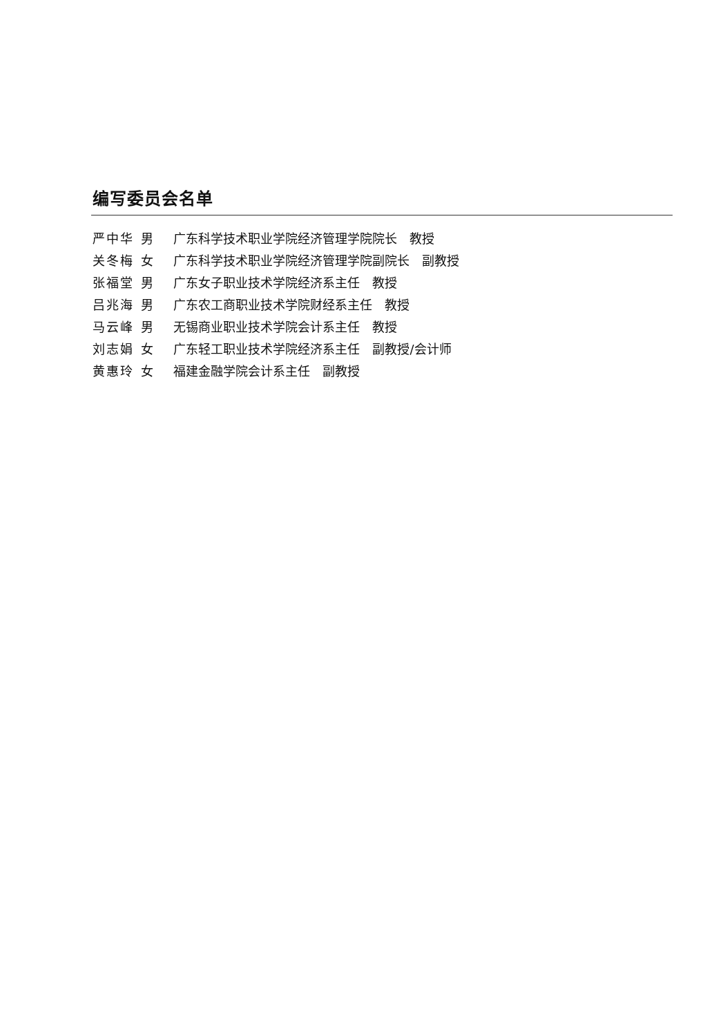编写委员会名单
严中华 男 广东科学技术职业学院经济管理学院院长　教授
关冬梅 女 广东科学技术职业学院经济管理学院副院长　副教授
张福堂 男 广东女子职业技术学院经济系主任　教授
吕兆海 男 广东农工商职业技术学院财经系主任　教授
马云峰 男 无锡商业职业技术学院会计系主任　教授
刘志娟 女 广东轻工职业技术学院经济系主任　副教授/会计师
黄惠玲 女 福建金融学院会计系主任　副教授